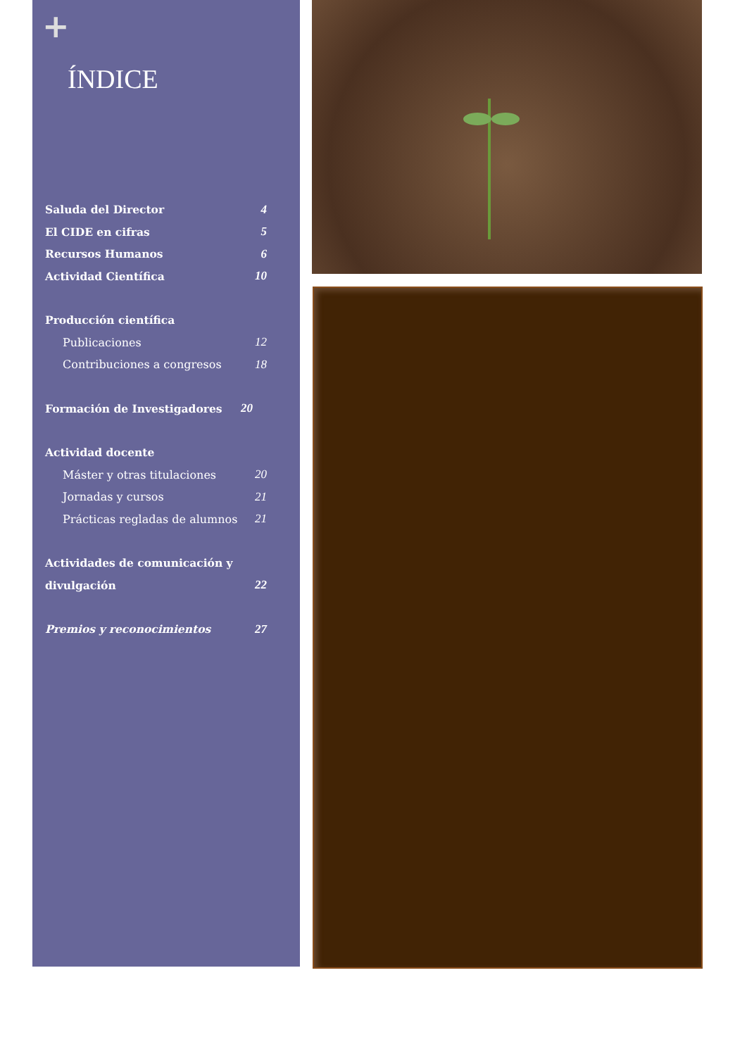+
ÍNDICE
Saluda del Director 4
El CIDE en cifras 5
Recursos Humanos 6
Actividad Científica 10
Producción científica
Publicaciones 12
Contribuciones a congresos 18
Formación de Investigadores 20
Actividad docente
Máster y otras titulaciones 20
Jornadas y cursos 21
Prácticas regladas de alumnos 21
Actividades de comunicación y
divulgación 22
Premios y reconocimientos 27